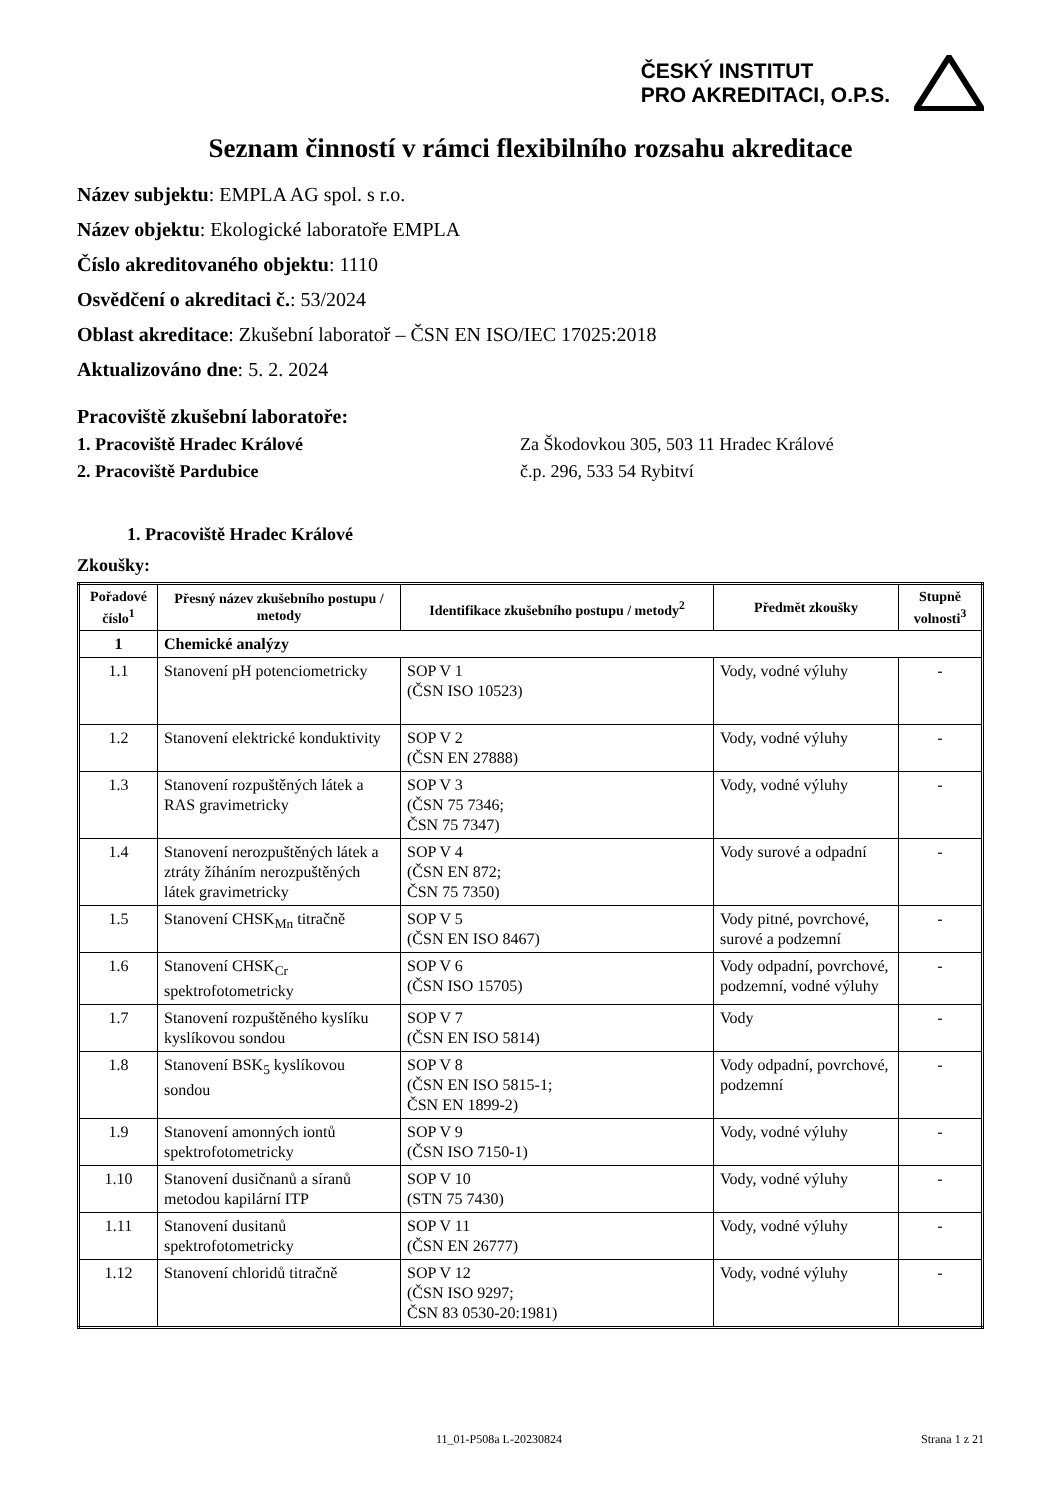ČESKÝ INSTITUT
PRO AKREDITACI, O.P.S.
Seznam činností v rámci flexibilního rozsahu akreditace
Název subjektu: EMPLA AG spol. s r.o.
Název objektu: Ekologické laboratoře EMPLA
Číslo akreditovaného objektu: 1110
Osvědčení o akreditaci č.: 53/2024
Oblast akreditace: Zkušební laboratoř – ČSN EN ISO/IEC 17025:2018
Aktualizováno dne: 5. 2. 2024
Pracoviště zkušební laboratoře:
1. Pracoviště Hradec Králové Za Škodovkou 305, 503 11 Hradec Králové
2. Pracoviště Pardubice č.p. 296, 533 54 Rybitví
1. Pracoviště Hradec Králové
Zkoušky:
| Pořadové číslo<sup>1</sup> | Přesný název zkušebního postupu / metody | Identifikace zkušebního postupu / metody<sup>2</sup> | Předmět zkoušky | Stupně volnosti<sup>3</sup> |
| --- | --- | --- | --- | --- |
| 1 | Chemické analýzy | | | |
| 1.1 | Stanovení pH potenciometricky | SOP V 1 (ČSN ISO 10523) | Vody, vodné výluhy | - |
| 1.2 | Stanovení elektrické konduktivity | SOP V 2 (ČSN EN 27888) | Vody, vodné výluhy | - |
| 1.3 | Stanovení rozpuštěných látek a RAS gravimetricky | SOP V 3 (ČSN 75 7346; ČSN 75 7347) | Vody, vodné výluhy | - |
| 1.4 | Stanovení nerozpuštěných látek a ztráty žíháním nerozpuštěných látek gravimetricky | SOP V 4 (ČSN EN 872; ČSN 75 7350) | Vody surové a odpadní | - |
| 1.5 | Stanovení CHSK<sub>Mn</sub> titračně | SOP V 5 (ČSN EN ISO 8467) | Vody pitné, povrchové, surové a podzemní | - |
| 1.6 | Stanovení CHSK<sub>Cr</sub> spektrofotometricky | SOP V 6 (ČSN ISO 15705) | Vody odpadní, povrchové, podzemní, vodné výluhy | - |
| 1.7 | Stanovení rozpuštěného kyslíku kyslíkovou sondou | SOP V 7 (ČSN EN ISO 5814) | Vody | - |
| 1.8 | Stanovení BSK<sub>5</sub> kyslíkovou sondou | SOP V 8 (ČSN EN ISO 5815-1; ČSN EN 1899-2) | Vody odpadní, povrchové, podzemní | - |
| 1.9 | Stanovení amonných iontů spektrofotometricky | SOP V 9 (ČSN ISO 7150-1) | Vody, vodné výluhy | - |
| 1.10 | Stanovení dusičnanů a síranů metodou kapilární ITP | SOP V 10 (STN 75 7430) | Vody, vodné výluhy | - |
| 1.11 | Stanovení dusitanů spektrofotometricky | SOP V 11 (ČSN EN 26777) | Vody, vodné výluhy | - |
| 1.12 | Stanovení chloridů titračně | SOP V 12 (ČSN ISO 9297; ČSN 83 0530-20:1981) | Vody, vodné výluhy | - |
11_01-P508a L-20230824 Strana 1 z 21